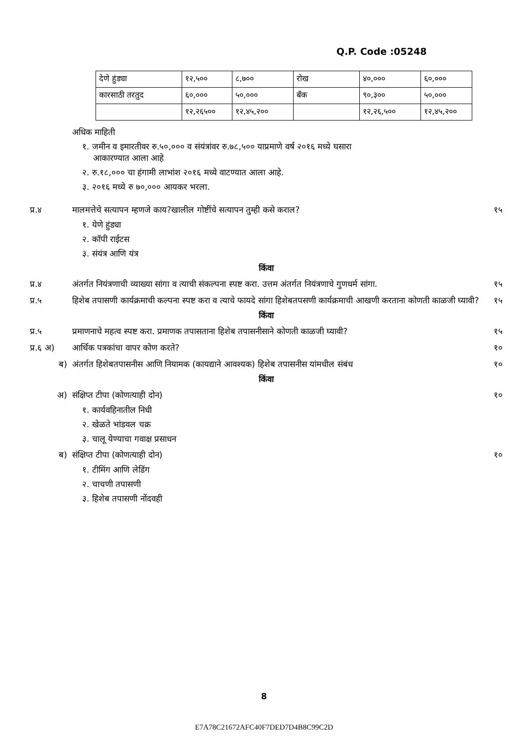Q.P. Code :05248
| देणे हुंड्या | १२,५०० | ८,७०० | रोख | ४०,००० | ६०,००० |
| कारसाठी तरतुद | ६०,००० | ५०,००० | बँक | ९०,३०० | ५०,००० |
| | १२,२६५०० | १२,४५,२०० | | १२,२६,५०० | १२,४५,२०० |
अधिक माहिती
१. जमीन व इमारतीवर रु.५०,००० व संयंत्रांवर रु.७८,५०० याप्रमाणे वर्ष २०१६ मध्ये घसारा
आकारण्यात आला आहे
२. रु.१८,००० चा हंगामी लाभांश २०१६ मध्ये वाटण्यात आला आहे.
३. २०१६ मध्ये रु ७०,००० आयकर भरला.
प्र.४ मालमत्तेचे सत्यापन म्हणजे काय?खालील गोष्टींचे सत्यापन तुम्ही कसे कराल? १५
१. येणे हुंड्या
२. कॉपी राईटस
३. संयंत्र आणि यंत्र
किंवा
प्र.४ अंतर्गत नियंत्रणाची व्याख्या सांगा व त्याची संकल्पना स्पष्ट करा. उत्तम अंतर्गत नियंत्रणाचे गुणधर्म सांगा. १५
प्र.५ हिशेब तपासणी कार्यक्रमाची कल्पना स्पष्ट करा व त्याचे फायदे सांगा हिशेबतपसणी कार्यक्रमाची आखणी करताना कोणती काळजी घ्यावी? १५
किंवा
प्र.५ प्रमाणनाचे महत्व स्पष्ट करा. प्रमाणक तपासताना हिशेब तपासनीसाने कोणती काळजी घ्यावी? १५
प्र.६ अ) आर्थिक पत्रकांचा वापर कोण करते? १०
ब) अंतर्गत हिशेबतपासनीस आणि नियामक (कायद्याने आवश्यक) हिशेब तपासनीस यांमधील संबंध १०
किंवा
अ) संक्षिप्त टीपा (कोणत्याही दोन) १०
१. कार्यवहिनातील निधी
२. खेळते भांडवल चक्र
३. चालू येण्याचा गवाक्ष प्रसाधन
ब) संक्षिप्त टीपा (कोणत्याही दोन) १०
१. टीमिंग आणि लेडिंग
२. चाचणी तपासणी
३. हिशेब तपासणी नोंदवही
8
E7A78C21672AFC40F7DED7D4B8C99C2D